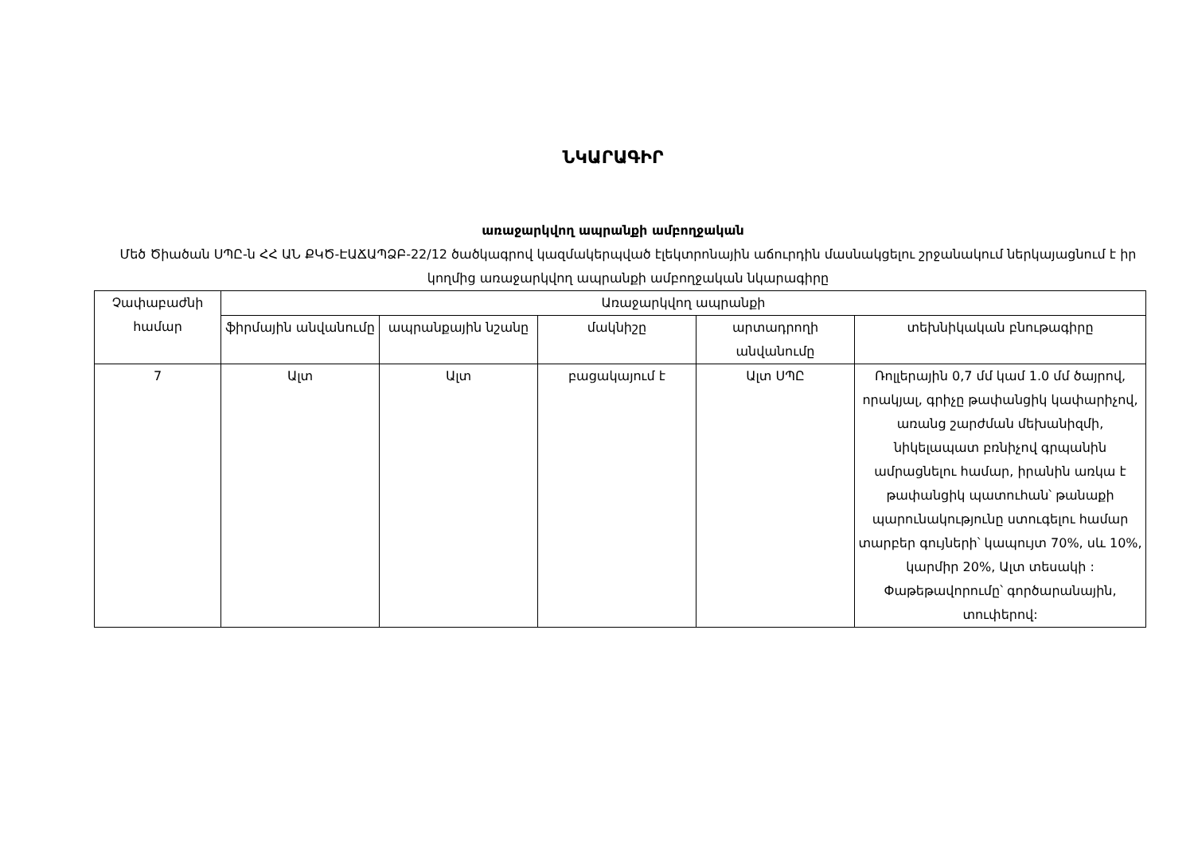ՆԿԱՐԱԳԻՐ
առաջարկվող ապրանքի ամբողջական
Մեծ Ծիածան ՍՊԸ-ն ՀՀ ԱՆ ՔԿԾ-ԷԱՃԱՊՁԲ-22/12 ծածկագրով կազմակերպված էլեկտրոնային աճուրդին մասնակցելու շրջանակում ներկայացնում է իր կողմից առաջարկվող ապրանքի ամբողջական նկարագիրը
| Չափաբաժնի համար | Առաջարկվող ապրանքի | | | | |
| --- | --- | --- | --- | --- | --- |
| | ֆիրմային անվանումը | ապրանքային նշանը | մակնիշը | արտադրողի անվանումը | տեխնիկական բնութագիրը |
| 7 | Ալտ | Ալտ | բացակայում է | Ալտ ՍՊԸ | Ռոլլերային 0,7 մմ կամ 1.0 մմ ծայրով, որակյալ, գրիչը թափանցիկ կափարիչով, առանց շարժման մեխանիզմի, նիկելապատ բռնիչով գրպանին ամրացնելու համար, իրանին առկա է թափանցիկ պատուհան՝ թանաքի պարունակությունը ստուգելու համար տարբեր գույների՝ կապույտ 70%, սև 10%, կարմիր 20%, Ալտ տեսակի : Փաթեթավորումը՝ գործարանային, տուփերով: |